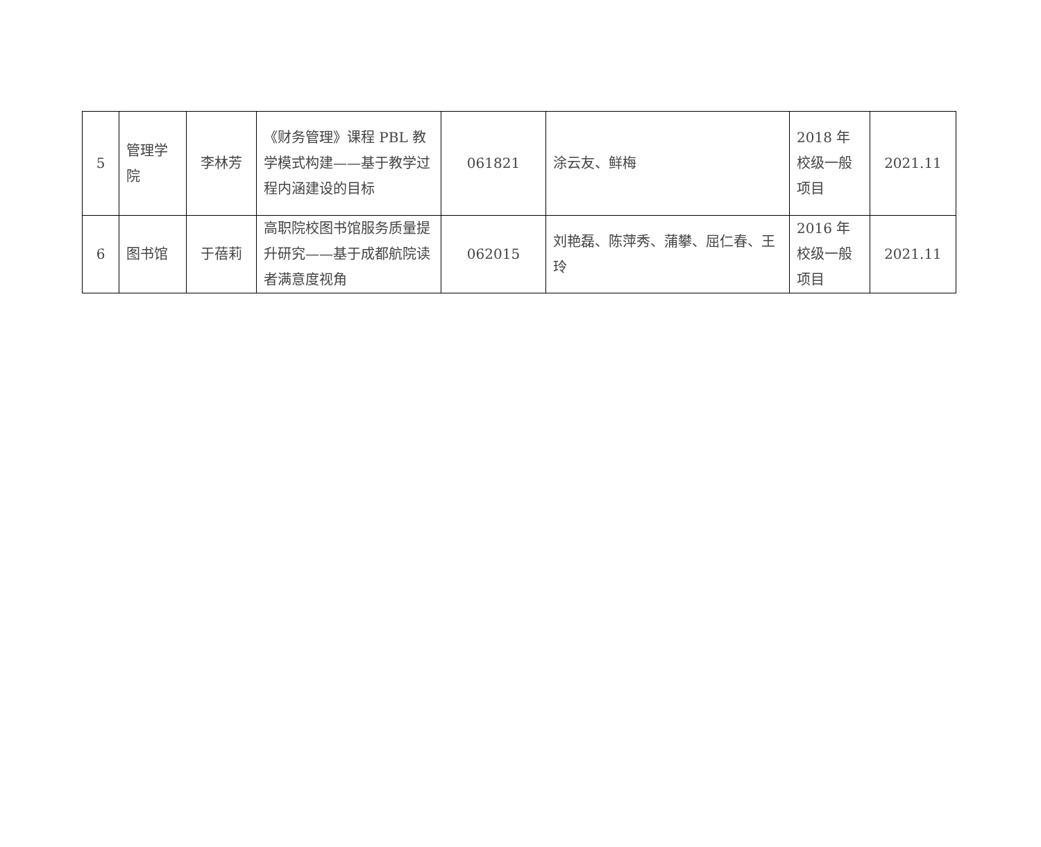| 5 | 管理学院 | 李林芳 | 《财务管理》课程 PBL 教学模式构建——基于教学过程内涵建设的目标 | 061821 | 涂云友、鲜梅 | 2018 年校级一般项目 | 2021.11 |
| 6 | 图书馆 | 于蓓莉 | 高职院校图书馆服务质量提升研究——基于成都航院读者满意度视角 | 062015 | 刘艳磊、陈萍秀、蒲攀、屈仁春、王玲 | 2016 年校级一般项目 | 2021.11 |